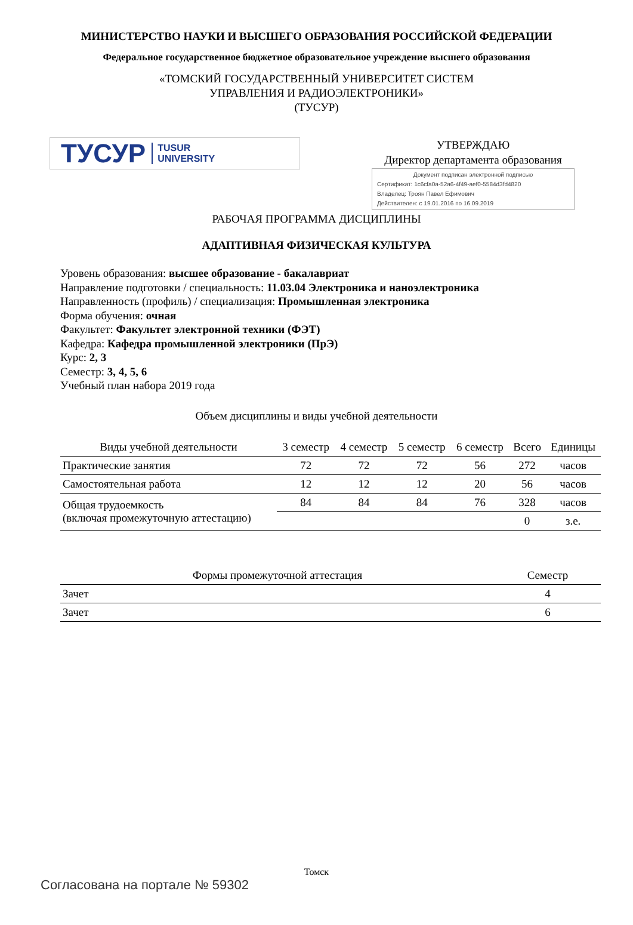МИНИСТЕРСТВО НАУКИ И ВЫСШЕГО ОБРАЗОВАНИЯ РОССИЙСКОЙ ФЕДЕРАЦИИ
Федеральное государственное бюджетное образовательное учреждение высшего образования
«ТОМСКИЙ ГОСУДАРСТВЕННЫЙ УНИВЕРСИТЕТ СИСТЕМ
УПРАВЛЕНИЯ И РАДИОЭЛЕКТРОНИКИ»
(ТУСУР)
ТУСУР TUSUR
UNIVERSITY
УТВЕРЖДАЮ
Директор департамента образования
Документ подписан электронной подписью
Сертификат: 1c6cfa0a-52a6-4f49-aef0-5584d3fd4820
Владелец: Троян Павел Ефимович
Действителен: с 19.01.2016 по 16.09.2019
РАБОЧАЯ ПРОГРАММА ДИСЦИПЛИНЫ
АДАПТИВНАЯ ФИЗИЧЕСКАЯ КУЛЬТУРА
Уровень образования: высшее образование - бакалавриат
Направление подготовки / специальность: 11.03.04 Электроника и наноэлектроника
Направленность (профиль) / специализация: Промышленная электроника
Форма обучения: очная
Факультет: Факультет электронной техники (ФЭТ)
Кафедра: Кафедра промышленной электроники (ПрЭ)
Курс: 2, 3
Семестр: 3, 4, 5, 6
Учебный план набора 2019 года
Объем дисциплины и виды учебной деятельности
| Виды учебной деятельности | 3 семестр | 4 семестр | 5 семестр | 6 семестр | Всего | Единицы |
| --- | --- | --- | --- | --- | --- | --- |
| Практические занятия | 72 | 72 | 72 | 56 | 272 | часов |
| Самостоятельная работа | 12 | 12 | 12 | 20 | 56 | часов |
| Общая трудоемкость (включая промежуточную аттестацию) | 84 | 84 | 84 | 76 | 328 | часов |
| | | | | | 0 | з.е. |
| Формы промежуточной аттестация | Семестр |
| --- | --- |
| Зачет | 4 |
| Зачет | 6 |
Томск
Согласована на портале № 59302